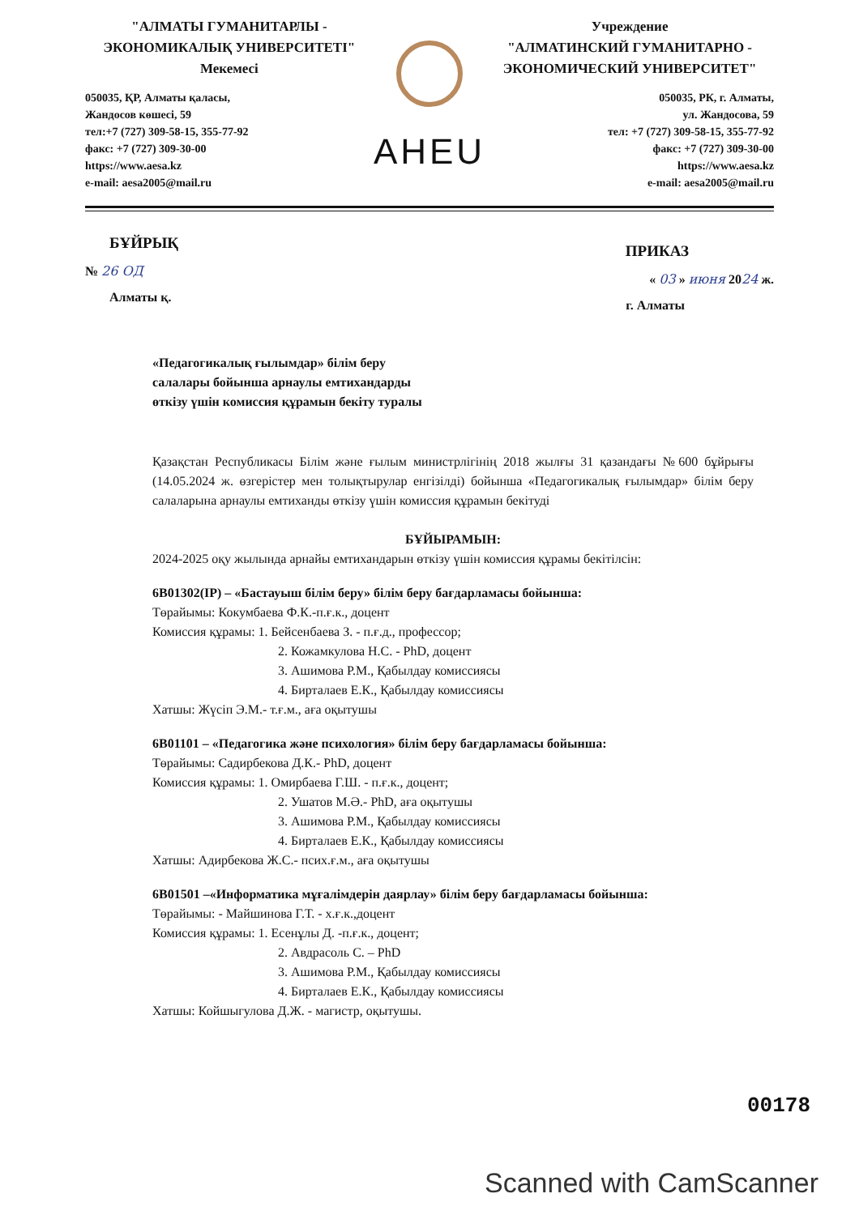"АЛМАТЫ ГУМАНИТАРЛЫ -
ЭКОНОМИКАЛЫҚ УНИВЕРСИТЕТІ"
Мекемесі
050035, ҚР, Алматы қаласы,
Жандосов көшесі, 59
тел:+7 (727) 309-58-15, 355-77-92
факс: +7 (727) 309-30-00
https://www.aesa.kz
e-mail: aesa2005@mail.ru
AHEU
Учреждение
"АЛМАТИНСКИЙ ГУМАНИТАРНО -
ЭКОНОМИЧЕСКИЙ УНИВЕРСИТЕТ"
050035, РК, г. Алматы,
ул. Жандосова, 59
тел: +7 (727) 309-58-15, 355-77-92
факс: +7 (727) 309-30-00
https://www.aesa.kz
e-mail: aesa2005@mail.ru
БҰЙРЫҚ
№ 26 ОД
Алматы қ.
ПРИКАЗ
« 03 » июня 2024 ж.
г. Алматы
«Педагогикалық ғылымдар» білім беру
салалары бойынша арнаулы емтихандарды
өткізу үшін комиссия құрамын бекіту туралы
Қазақстан Республикасы Білім және ғылым министрлігінің 2018 жылғы 31 қазандағы №600 бұйрығы (14.05.2024 ж. өзгерістер мен толықтырулар енгізілді) бойынша «Педагогикалық ғылымдар» білім беру салаларына арнаулы емтиханды өткізу үшін комиссия құрамын бекітуді
БҰЙЫРАМЫН:
2024-2025 оқу жылында арнайы емтихандарын өткізу үшін комиссия құрамы бекітілсін:
6В01302(IP) – «Бастауыш білім беру» білім беру бағдарламасы бойынша:
Төрайымы: Кокумбаева Ф.К.-п.ғ.к., доцент
Комиссия құрамы: 1. Бейсенбаева З. - п.ғ.д., профессор;
2. Кожамкулова Н.С. - PhD, доцент
3. Ашимова Р.М., Қабылдау комиссиясы
4. Бирталаев Е.К., Қабылдау комиссиясы
Хатшы: Жүсіп Э.М.- т.ғ.м., аға оқытушы
6В01101 – «Педагогика және психология» білім беру бағдарламасы бойынша:
Төрайымы: Садирбекова Д.К.- PhD, доцент
Комиссия құрамы: 1. Омирбаева Г.Ш. - п.ғ.к., доцент;
2. Ушатов М.Ә.- PhD, аға оқытушы
3. Ашимова Р.М., Қабылдау комиссиясы
4. Бирталаев Е.К., Қабылдау комиссиясы
Хатшы: Адирбекова Ж.С.- псих.ғ.м., аға оқытушы
6В01501 –«Информатика мұғалімдерін даярлау» білім беру бағдарламасы бойынша:
Төрайымы: - Майшинова Г.Т. - х.ғ.к.,доцент
Комиссия құрамы: 1. Есенұлы Д. -п.ғ.к., доцент;
2. Авдрасоль С. – PhD
3. Ашимова Р.М., Қабылдау комиссиясы
4. Бирталаев Е.К., Қабылдау комиссиясы
Хатшы: Койшыгулова Д.Ж. - магистр, оқытушы.
00178
Scanned with CamScanner